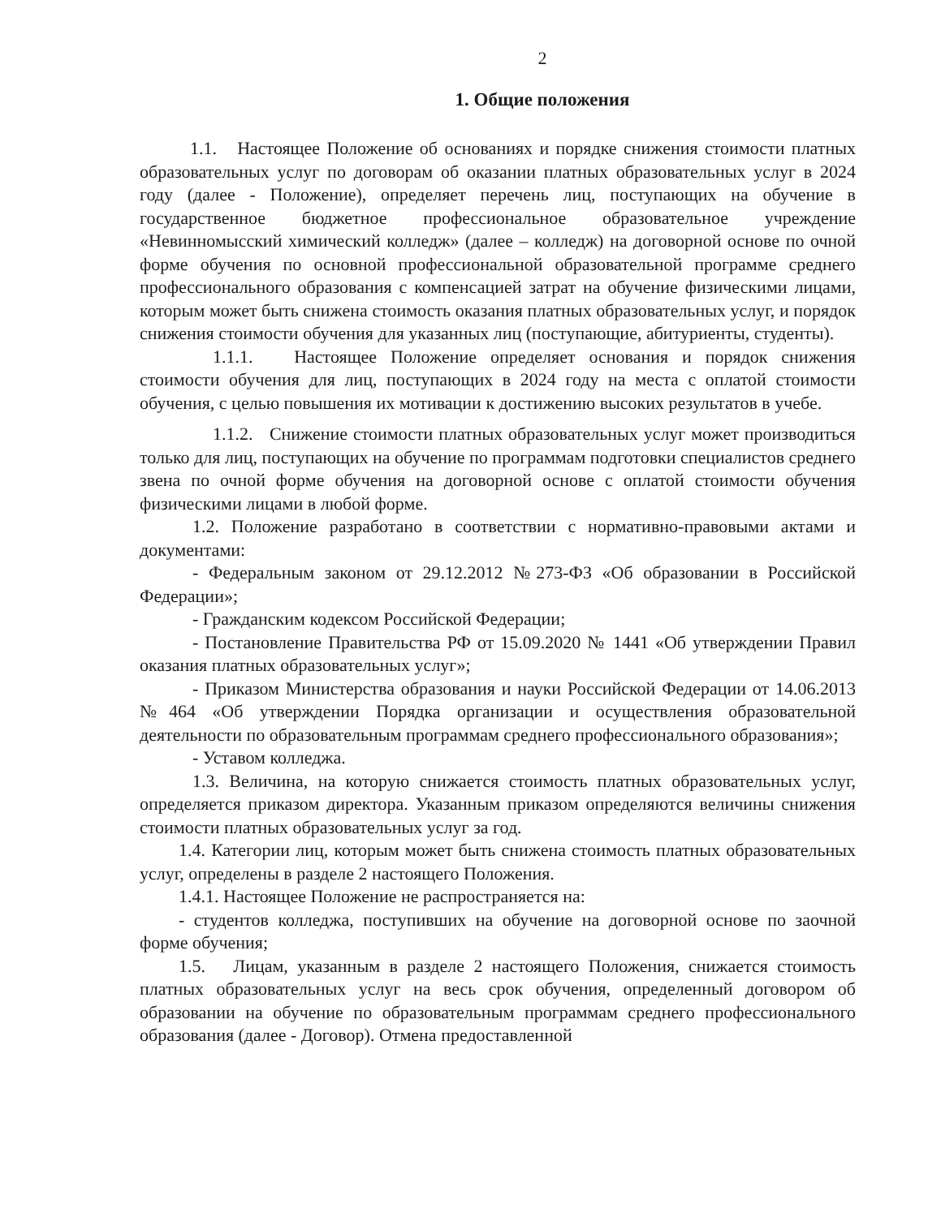2
1. Общие положения
1.1. Настоящее Положение об основаниях и порядке снижения стоимости платных образовательных услуг по договорам об оказании платных образовательных услуг в 2024 году (далее - Положение), определяет перечень лиц, поступающих на обучение в государственное бюджетное профессиональное образовательное учреждение «Невинномысский химический колледж» (далее – колледж) на договорной основе по очной форме обучения по основной профессиональной образовательной программе среднего профессионального образования с компенсацией затрат на обучение физическими лицами, которым может быть снижена стоимость оказания платных образовательных услуг, и порядок снижения стоимости обучения для указанных лиц (поступающие, абитуриенты, студенты).
1.1.1. Настоящее Положение определяет основания и порядок снижения стоимости обучения для лиц, поступающих в 2024 году на места с оплатой стоимости обучения, с целью повышения их мотивации к достижению высоких результатов в учебе.
1.1.2. Снижение стоимости платных образовательных услуг может производиться только для лиц, поступающих на обучение по программам подготовки специалистов среднего звена по очной форме обучения на договорной основе с оплатой стоимости обучения физическими лицами в любой форме.
1.2. Положение разработано в соответствии с нормативно-правовыми актами и документами:
- Федеральным законом от 29.12.2012 №273-ФЗ «Об образовании в Российской Федерации»;
- Гражданским кодексом Российской Федерации;
- Постановление Правительства РФ от 15.09.2020 № 1441 «Об утверждении Правил оказания платных образовательных услуг»;
- Приказом Министерства образования и науки Российской Федерации от 14.06.2013 №464 «Об утверждении Порядка организации и осуществления образовательной деятельности по образовательным программам среднего профессионального образования»;
- Уставом колледжа.
1.3. Величина, на которую снижается стоимость платных образовательных услуг, определяется приказом директора. Указанным приказом определяются величины снижения стоимости платных образовательных услуг за год.
1.4. Категории лиц, которым может быть снижена стоимость платных образовательных услуг, определены в разделе 2 настоящего Положения.
1.4.1. Настоящее Положение не распространяется на:
- студентов колледжа, поступивших на обучение на договорной основе по заочной форме обучения;
1.5. Лицам, указанным в разделе 2 настоящего Положения, снижается стоимость платных образовательных услуг на весь срок обучения, определенный договором об образовании на обучение по образовательным программам среднего профессионального образования (далее - Договор). Отмена предоставленной